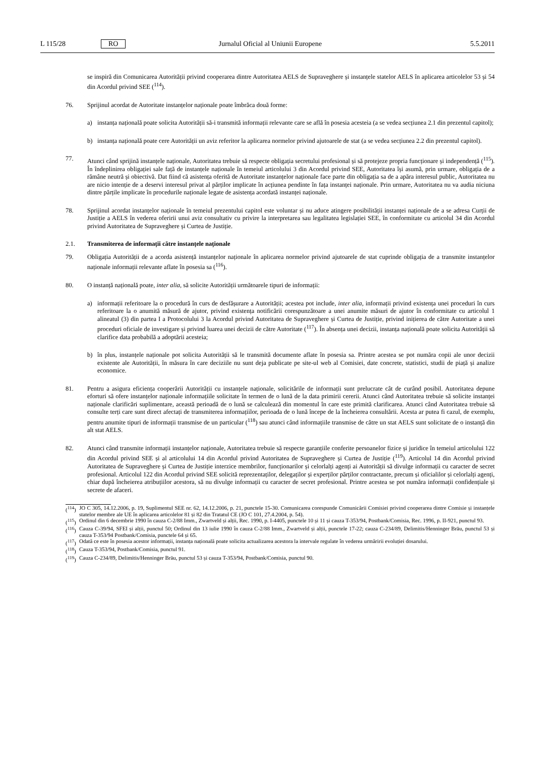L 115/28 RO Jurnalul Oficial al Uniunii Europene 5.5.2011
se inspiră din Comunicarea Autorității privind cooperarea dintre Autoritatea AELS de Supraveghere și instanțele statelor AELS în aplicarea articolelor 53 și 54 din Acordul privind SEE (<sup>114</sup>).
76. Sprijinul acordat de Autoritate instanțelor naționale poate îmbrăca două forme:
a) instanța națională poate solicita Autorității să-i transmită informații relevante care se află în posesia acesteia (a se vedea secțiunea 2.1 din prezentul capitol);
b) instanța națională poate cere Autorității un aviz referitor la aplicarea normelor privind ajutoarele de stat (a se vedea secțiunea 2.2 din prezentul capitol).
77. Atunci când sprijină instanțele naționale, Autoritatea trebuie să respecte obligația secretului profesional și să protejeze propria funcționare și independență (<sup>115</sup>). În îndeplinirea obligației sale față de instanțele naționale în temeiul articolului 3 din Acordul privind SEE, Autoritatea își asumă, prin urmare, obligația de a rămâne neutră și obiectivă. Dat fiind că asistența oferită de Autoritate instanțelor naționale face parte din obligația sa de a apăra interesul public, Autoritatea nu are nicio intenție de a deservi interesul privat al părților implicate în acțiunea pendinte în fața instanței naționale. Prin urmare, Autoritatea nu va audia niciuna dintre părțile implicate în procedurile naționale legate de asistența acordată instanței naționale.
78. Sprijinul acordat instanțelor naționale în temeiul prezentului capitol este voluntar și nu aduce atingere posibilității instanței naționale de a se adresa Curții de Justiție a AELS în vederea oferirii unui aviz consultativ cu privire la interpretarea sau legalitatea legislației SEE, în conformitate cu articolul 34 din Acordul privind Autoritatea de Supraveghere și Curtea de Justiție.
2.1. Transmiterea de informații către instanțele naționale
79. Obligația Autorității de a acorda asistență instanțelor naționale în aplicarea normelor privind ajutoarele de stat cuprinde obligația de a transmite instanțelor naționale informații relevante aflate în posesia sa (<sup>116</sup>).
80. O instanță națională poate, inter alia, să solicite Autorității următoarele tipuri de informații:
a) informații referitoare la o procedură în curs de desfășurare a Autorității; acestea pot include, inter alia, informații privind existența unei proceduri în curs referitoare la o anumită măsură de ajutor, privind existența notificării corespunzătoare a unei anumite măsuri de ajutor în conformitate cu articolul 1 alineatul (3) din partea I a Protocolului 3 la Acordul privind Autoritatea de Supraveghere și Curtea de Justiție, privind inițierea de către Autoritate a unei proceduri oficiale de investigare și privind luarea unei decizii de către Autoritate (<sup>117</sup>). În absența unei decizii, instanța națională poate solicita Autorității să clarifice data probabilă a adoptării acesteia;
b) în plus, instanțele naționale pot solicita Autorității să le transmită documente aflate în posesia sa. Printre acestea se pot număra copii ale unor decizii existente ale Autorității, în măsura în care deciziile nu sunt deja publicate pe site-ul web al Comisiei, date concrete, statistici, studii de piață și analize economice.
81. Pentru a asigura eficiența cooperării Autorității cu instanțele naționale, solicitările de informații sunt prelucrate cât de curând posibil. Autoritatea depune eforturi să ofere instanțelor naționale informațiile solicitate în termen de o lună de la data primirii cererii. Atunci când Autoritatea trebuie să solicite instanței naționale clarificări suplimentare, această perioadă de o lună se calculează din momentul în care este primită clarificarea. Atunci când Autoritatea trebuie să consulte terți care sunt direct afectați de transmiterea informațiilor, perioada de o lună începe de la încheierea consultării. Acesta ar putea fi cazul, de exemplu, pentru anumite tipuri de informații transmise de un particular (<sup>118</sup>) sau atunci când informațiile transmise de către un stat AELS sunt solicitate de o instanță din alt stat AELS.
82. Atunci când transmite informații instanțelor naționale, Autoritatea trebuie să respecte garanțiile conferite persoanelor fizice și juridice în temeiul articolului 122 din Acordul privind SEE și al articolului 14 din Acordul privind Autoritatea de Supraveghere și Curtea de Justiție (<sup>119</sup>). Articolul 14 din Acordul privind Autoritatea de Supraveghere și Curtea de Justiție interzice membrilor, funcționarilor și celorlalți agenți ai Autorității să divulge informații cu caracter de secret profesional. Articolul 122 din Acordul privind SEE solicită reprezentaților, delegaților și experților părților contractante, precum și oficialilor și celorlalți agenți, chiar după încheierea atribuțiilor acestora, să nu divulge informații cu caracter de secret profesional. Printre acestea se pot număra informații confidențiale și secrete de afaceri.
(<sup>114</sup>)
JO C 305, 14.12.2006, p. 19, Suplimentul SEE nr. 62, 14.12.2006, p. 21, punctele 15-30. Comunicarea corespunde Comunicării Comisiei privind cooperarea dintre Comisie și instanțele statelor membre ale UE în aplicarea articolelor 81 și 82 din Tratatul CE (JO C 101, 27.4.2004, p. 54).
(<sup>115</sup>)
Ordinul din 6 decembrie 1990 în cauza C-2/88 Imm., Zwartveld și alții, Rec. 1990, p. I-4405, punctele 10 și 11 și cauza T-353/94, Postbank/Comisia, Rec. 1996, p. II-921, punctul 93.
(<sup>116</sup>)
Cauza C-39/94, SFEI și alții, punctul 50; Ordinul din 13 iulie 1990 în cauza C-2/88 Imm., Zwartveld și alții, punctele 17-22; cauza C-234/89, Delimitis/Henninger Bräu, punctul 53 și cauza T-353/94 Postbank/Comisia, punctele 64 și 65.
(<sup>117</sup>)
Odată ce este în posesia acestor informații, instanța națională poate solicita actualizarea acestora la intervale regulate în vederea urmăririi evoluției dosarului.
(<sup>118</sup>)
Cauza T-353/94, Postbank/Comisia, punctul 91.
(<sup>119</sup>)
Cauza C-234/89, Delimitis/Henninger Bräu, punctul 53 și cauza T-353/94, Postbank/Comisia, punctul 90.